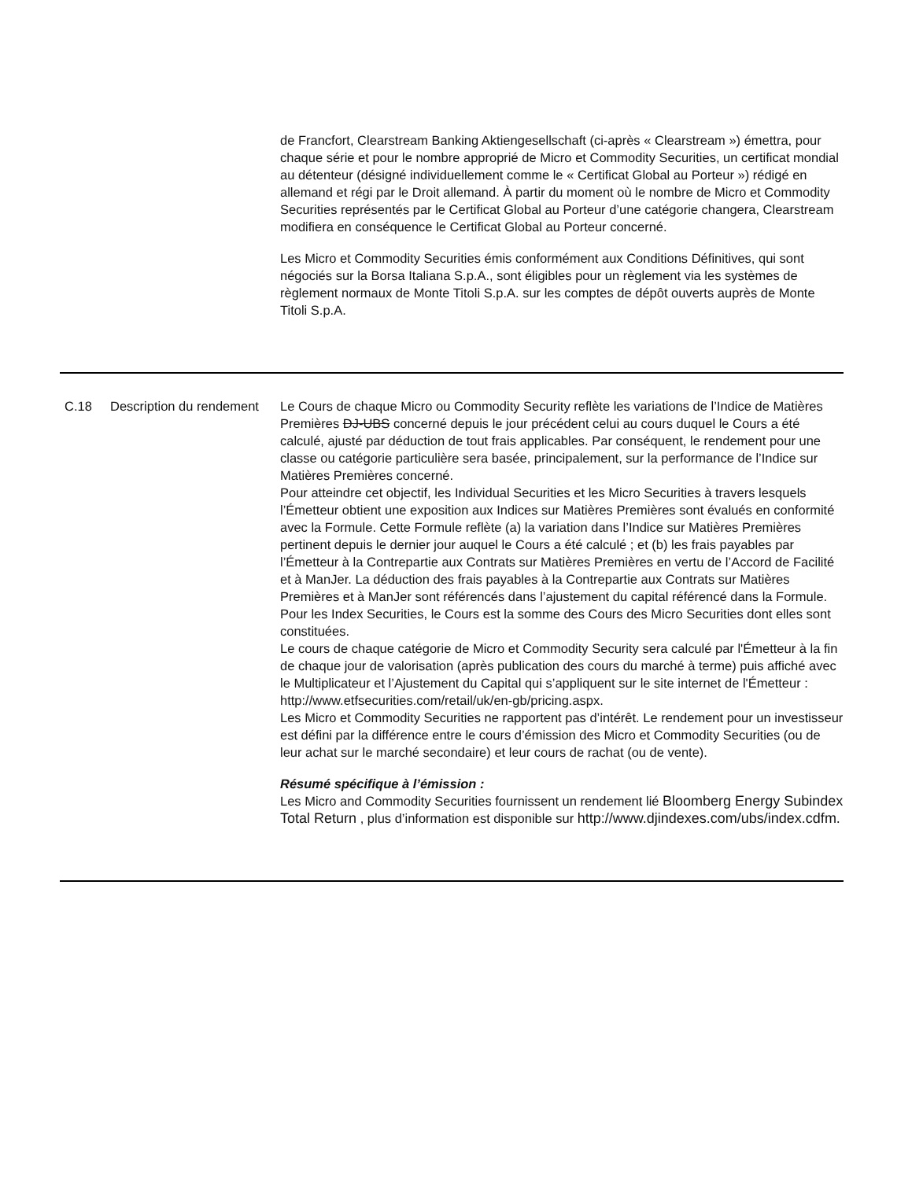| | | de Francfort, Clearstream Banking Aktiengesellschaft (ci-après « Clearstream ») émettra, pour chaque série et pour le nombre approprié de Micro et Commodity Securities, un certificat mondial au détenteur (désigné individuellement comme le « Certificat Global au Porteur ») rédigé en allemand et régi par le Droit allemand. À partir du moment où le nombre de Micro et Commodity Securities représentés par le Certificat Global au Porteur d’une catégorie changera, Clearstream modifiera en conséquence le Certificat Global au Porteur concerné. Les Micro et Commodity Securities émis conformément aux Conditions Définitives, qui sont négociés sur la Borsa Italiana S.p.A., sont éligibles pour un règlement via les systèmes de règlement normaux de Monte Titoli S.p.A. sur les comptes de dépôt ouverts auprès de Monte Titoli S.p.A. |
| C.18 | Description du rendement | Le Cours de chaque Micro ou Commodity Security reflète les variations de l’Indice de Matières Premières DJ-UBS concerné depuis le jour précédent celui au cours duquel le Cours a été calculé, ajusté par déduction de tout frais applicables. Par conséquent, le rendement pour une classe ou catégorie particulière sera basée, principalement, sur la performance de l’Indice sur Matières Premières concerné. Pour atteindre cet objectif, les Individual Securities et les Micro Securities à travers lesquels l’Émetteur obtient une exposition aux Indices sur Matières Premières sont évalués en conformité avec la Formule. Cette Formule reflète (a) la variation dans l’Indice sur Matières Premières pertinent depuis le dernier jour auquel le Cours a été calculé ; et (b) les frais payables par l’Émetteur à la Contrepartie aux Contrats sur Matières Premières en vertu de l’Accord de Facilité et à ManJer. La déduction des frais payables à la Contrepartie aux Contrats sur Matières Premières et à ManJer sont référencés dans l’ajustement du capital référencé dans la Formule. Pour les Index Securities, le Cours est la somme des Cours des Micro Securities dont elles sont constituées. Le cours de chaque catégorie de Micro et Commodity Security sera calculé par l'Émetteur à la fin de chaque jour de valorisation (après publication des cours du marché à terme) puis affiché avec le Multiplicateur et l’Ajustement du Capital qui s’appliquent sur le site internet de l'Émetteur : http://www.etfsecurities.com/retail/uk/en-gb/pricing.aspx. Les Micro et Commodity Securities ne rapportent pas d’intérêt. Le rendement pour un investisseur est défini par la différence entre le cours d’émission des Micro et Commodity Securities (ou de leur achat sur le marché secondaire) et leur cours de rachat (ou de vente). Résumé spécifique à l’émission : Les Micro and Commodity Securities fournissent un rendement lié Bloomberg Energy Subindex Total Return , plus d’information est disponible sur http://www.djindexes.com/ubs/index.cdfm. |